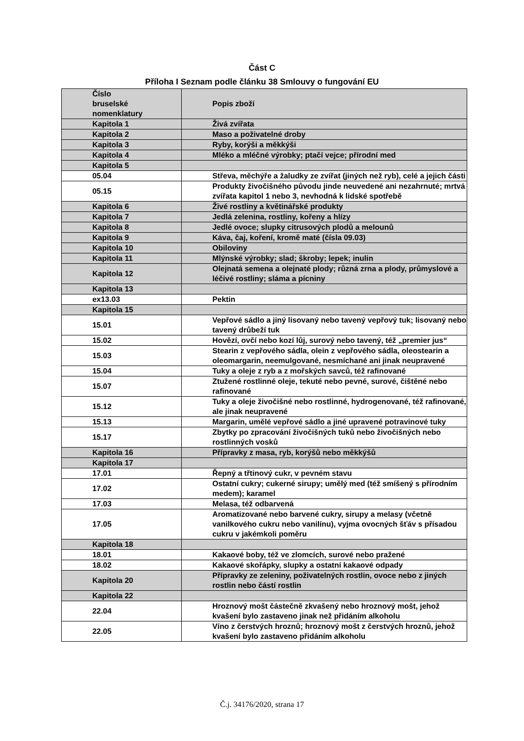Část C
Příloha I Seznam podle článku 38 Smlouvy o fungování EU
| Číslo bruselské nomenklatury | Popis zboží |
| --- | --- |
| Kapitola 1 | Živá zvířata |
| Kapitola 2 | Maso a poživatelné droby |
| Kapitola 3 | Ryby, korýši a měkkýši |
| Kapitola 4 | Mléko a mléčné výrobky; ptačí vejce; přírodní med |
| Kapitola 5 | |
| 05.04 | Střeva, měchýře a žaludky ze zvířat (jiných než ryb), celé a jejich části |
| 05.15 | Produkty živočišného původu jinde neuvedené ani nezahrnuté; mrtvá zvířata kapitol 1 nebo 3, nevhodná k lidské spotřebě |
| Kapitola 6 | Živé rostliny a květinářské produkty |
| Kapitola 7 | Jedlá zelenina, rostliny, kořeny a hlízy |
| Kapitola 8 | Jedlé ovoce; slupky citrusových plodů a melounů |
| Kapitola 9 | Káva, čaj, koření, kromě maté (čísla 09.03) |
| Kapitola 10 | Obiloviny |
| Kapitola 11 | Mlýnské výrobky; slad; škroby; lepek; inulin |
| Kapitola 12 | Olejnatá semena a olejnaté plody; různá zrna a plody, průmyslové a léčivé rostliny; sláma a pícniny |
| Kapitola 13 | |
| ex13.03 | Pektin |
| Kapitola 15 | |
| 15.01 | Vepřové sádlo a jiný lisovaný nebo tavený vepřový tuk; lisovaný nebo tavený drůbeží tuk |
| 15.02 | Hovězí, ovčí nebo kozí lůj, surový nebo tavený, též „premier jus“ |
| 15.03 | Stearin z vepřového sádla, olein z vepřového sádla, oleostearin a oleomargarin, neemulgované, nesmíchané ani jinak neupravené |
| 15.04 | Tuky a oleje z ryb a z mořských savců, též rafinované |
| 15.07 | Ztužené rostlinné oleje, tekuté nebo pevné, surové, čištěné nebo rafinované |
| 15.12 | Tuky a oleje živočišné nebo rostlinné, hydrogenované, též rafinované, ale jinak neupravené |
| 15.13 | Margarin, umělé vepřové sádlo a jiné upravené potravinové tuky |
| 15.17 | Zbytky po zpracování živočišných tuků nebo živočišných nebo rostlinných vosků |
| Kapitola 16 | Přípravky z masa, ryb, korýšů nebo měkkýšů |
| Kapitola 17 | |
| 17.01 | Řepný a třtinový cukr, v pevném stavu |
| 17.02 | Ostatní cukry; cukerné sirupy; umělý med (též smíšený s přírodním medem); karamel |
| 17.03 | Melasa, též odbarvená |
| 17.05 | Aromatizované nebo barvené cukry, sirupy a melasy (včetně vanilkového cukru nebo vanilínu), vyjma ovocných šťáv s přísadou cukru v jakémkoli poměru |
| Kapitola 18 | |
| 18.01 | Kakaové boby, též ve zlomcích, surové nebo pražené |
| 18.02 | Kakaové skořápky, slupky a ostatní kakaové odpady |
| Kapitola 20 | Přípravky ze zeleniny, poživatelných rostlin, ovoce nebo z jiných rostlin nebo částí rostlin |
| Kapitola 22 | |
| 22.04 | Hroznový mošt částečně zkvašený nebo hroznový mošt, jehož kvašení bylo zastaveno jinak než přidáním alkoholu |
| 22.05 | Víno z čerstvých hroznů; hroznový mošt z čerstvých hroznů, jehož kvašení bylo zastaveno přidáním alkoholu |
Č.j. 34176/2020, strana 17